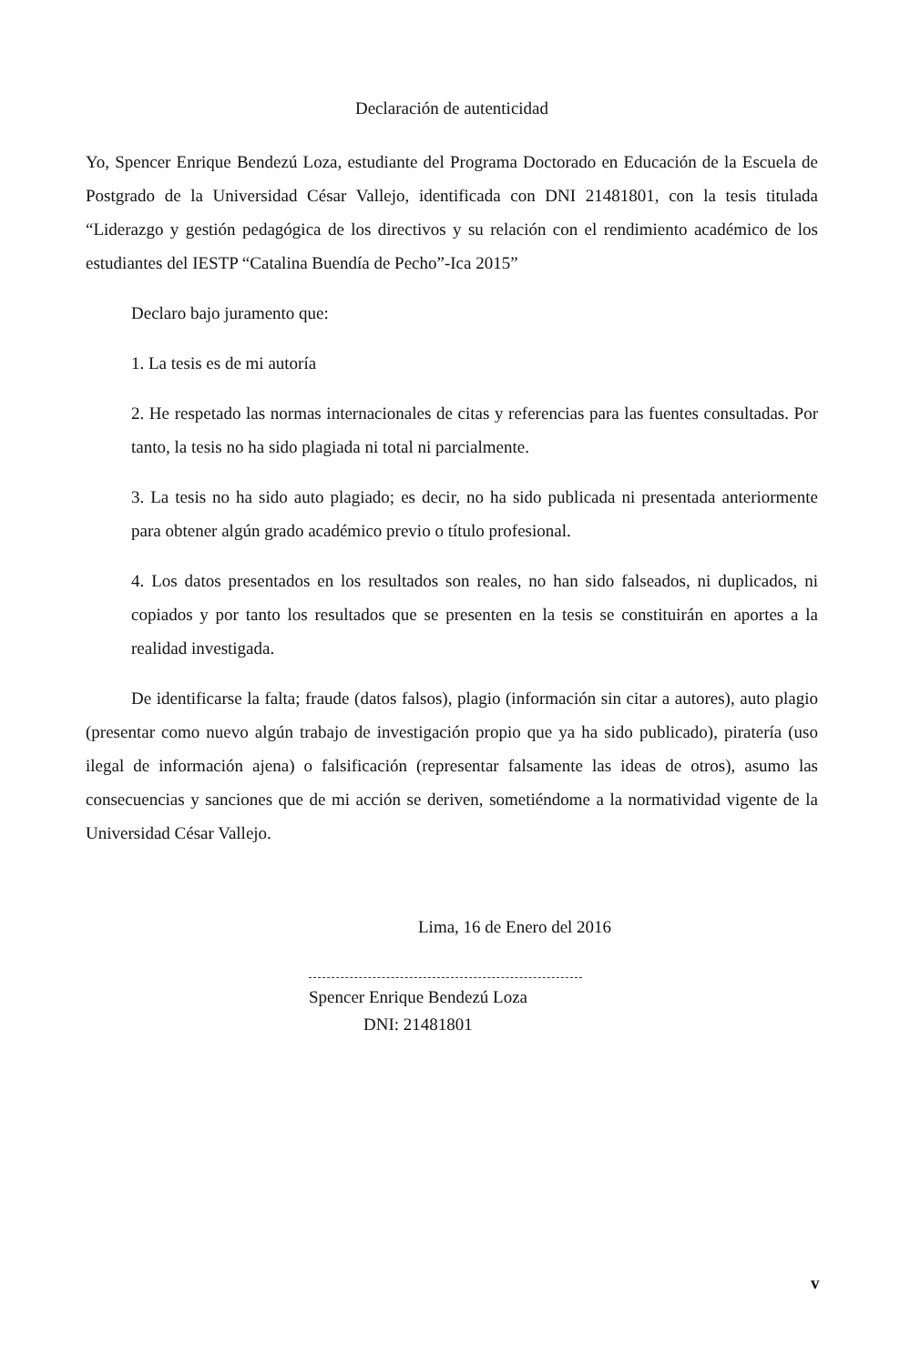Declaración de autenticidad
Yo, Spencer Enrique Bendezú Loza, estudiante del Programa Doctorado en Educación de la Escuela de Postgrado de la Universidad César Vallejo, identificada con DNI 21481801, con la tesis titulada “Liderazgo y gestión pedagógica de los directivos y su relación con el rendimiento académico de los estudiantes del IESTP “Catalina Buendía de Pecho”-Ica 2015”
Declaro bajo juramento que:
1. La tesis es de mi autoría
2. He respetado las normas internacionales de citas y referencias para las fuentes consultadas. Por tanto, la tesis no ha sido plagiada ni total ni parcialmente.
3. La tesis no ha sido auto plagiado; es decir, no ha sido publicada ni presentada anteriormente para obtener algún grado académico previo o título profesional.
4. Los datos presentados en los resultados son reales, no han sido falseados, ni duplicados, ni copiados y por tanto los resultados que se presenten en la tesis se constituirán en aportes a la realidad investigada.
De identificarse la falta; fraude (datos falsos), plagio (información sin citar a autores), auto plagio (presentar como nuevo algún trabajo de investigación propio que ya ha sido publicado), piratería (uso ilegal de información ajena) o falsificación (representar falsamente las ideas de otros), asumo las consecuencias y sanciones que de mi acción se deriven, sometiéndome a la normatividad vigente de la Universidad César Vallejo.
Lima, 16 de Enero del 2016
Spencer Enrique Bendezú Loza
DNI: 21481801
v